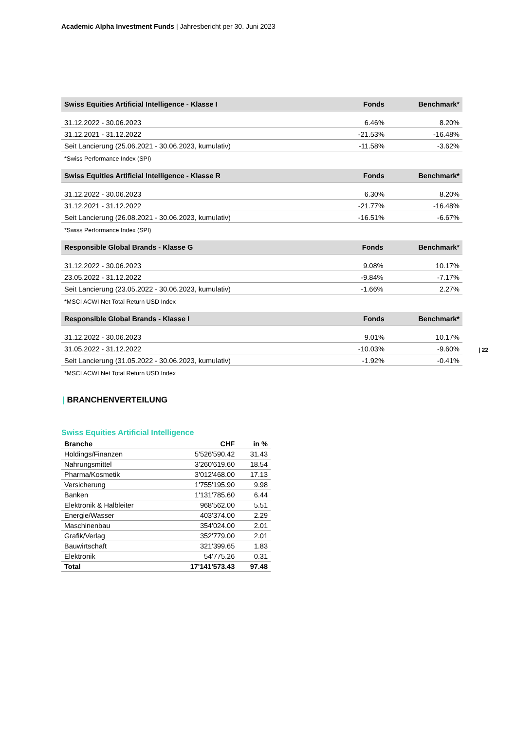Academic Alpha Investment Funds | Jahresbericht per 30. Juni 2023
| 22
| Swiss Equities Artificial Intelligence - Klasse I | Fonds | Benchmark* |
| --- | --- | --- |
| 31.12.2022 - 30.06.2023 | 6.46% | 8.20% |
| 31.12.2021 - 31.12.2022 | -21.53% | -16.48% |
| Seit Lancierung (25.06.2021 - 30.06.2023, kumulativ) | -11.58% | -3.62% |
*Swiss Performance Index (SPI)
| Swiss Equities Artificial Intelligence - Klasse R | Fonds | Benchmark* |
| --- | --- | --- |
| 31.12.2022 - 30.06.2023 | 6.30% | 8.20% |
| 31.12.2021 - 31.12.2022 | -21.77% | -16.48% |
| Seit Lancierung (26.08.2021 - 30.06.2023, kumulativ) | -16.51% | -6.67% |
*Swiss Performance Index (SPI)
| Responsible Global Brands - Klasse G | Fonds | Benchmark* |
| --- | --- | --- |
| 31.12.2022 - 30.06.2023 | 9.08% | 10.17% |
| 23.05.2022 - 31.12.2022 | -9.84% | -7.17% |
| Seit Lancierung (23.05.2022 - 30.06.2023, kumulativ) | -1.66% | 2.27% |
*MSCI ACWI Net Total Return USD Index
| Responsible Global Brands - Klasse I | Fonds | Benchmark* |
| --- | --- | --- |
| 31.12.2022 - 30.06.2023 | 9.01% | 10.17% |
| 31.05.2022 - 31.12.2022 | -10.03% | -9.60% |
| Seit Lancierung (31.05.2022 - 30.06.2023, kumulativ) | -1.92% | -0.41% |
*MSCI ACWI Net Total Return USD Index
| BRANCHENVERTEILUNG
Swiss Equities Artificial Intelligence
| Branche | CHF | in % |
| --- | --- | --- |
| Holdings/Finanzen | 5'526'590.42 | 31.43 |
| Nahrungsmittel | 3'260'619.60 | 18.54 |
| Pharma/Kosmetik | 3'012'468.00 | 17.13 |
| Versicherung | 1'755'195.90 | 9.98 |
| Banken | 1'131'785.60 | 6.44 |
| Elektronik & Halbleiter | 968'562.00 | 5.51 |
| Energie/Wasser | 403'374.00 | 2.29 |
| Maschinenbau | 354'024.00 | 2.01 |
| Grafik/Verlag | 352'779.00 | 2.01 |
| Bauwirtschaft | 321'399.65 | 1.83 |
| Elektronik | 54'775.26 | 0.31 |
| Total | 17'141'573.43 | 97.48 |